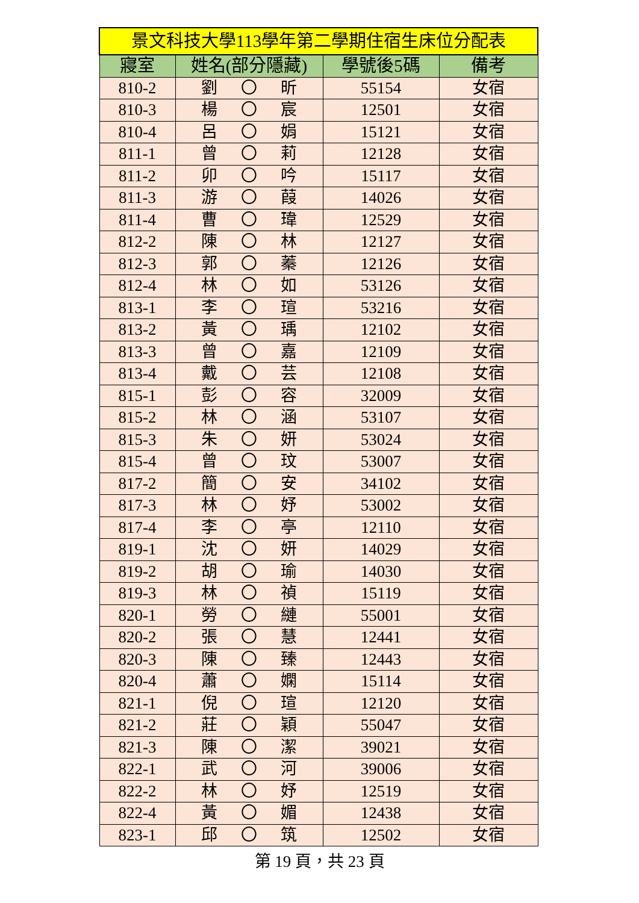| 景文科技大學113學年第二學期住宿生床位分配表 | | | |
| 寢室 | 姓名(部分隱藏) | 學號後5碼 | 備考 |
| 810-2 | 劉 〇 昕 | 55154 | 女宿 |
| 810-3 | 楊 〇 宸 | 12501 | 女宿 |
| 810-4 | 呂 〇 娟 | 15121 | 女宿 |
| 811-1 | 曾 〇 莉 | 12128 | 女宿 |
| 811-2 | 卯 〇 吟 | 15117 | 女宿 |
| 811-3 | 游 〇 葭 | 14026 | 女宿 |
| 811-4 | 曹 〇 瑋 | 12529 | 女宿 |
| 812-2 | 陳 〇 林 | 12127 | 女宿 |
| 812-3 | 郭 〇 蓁 | 12126 | 女宿 |
| 812-4 | 林 〇 如 | 53126 | 女宿 |
| 813-1 | 李 〇 瑄 | 53216 | 女宿 |
| 813-2 | 黃 〇 瑀 | 12102 | 女宿 |
| 813-3 | 曾 〇 嘉 | 12109 | 女宿 |
| 813-4 | 戴 〇 芸 | 12108 | 女宿 |
| 815-1 | 彭 〇 容 | 32009 | 女宿 |
| 815-2 | 林 〇 涵 | 53107 | 女宿 |
| 815-3 | 朱 〇 妍 | 53024 | 女宿 |
| 815-4 | 曾 〇 玟 | 53007 | 女宿 |
| 817-2 | 簡 〇 安 | 34102 | 女宿 |
| 817-3 | 林 〇 妤 | 53002 | 女宿 |
| 817-4 | 李 〇 亭 | 12110 | 女宿 |
| 819-1 | 沈 〇 妍 | 14029 | 女宿 |
| 819-2 | 胡 〇 瑜 | 14030 | 女宿 |
| 819-3 | 林 〇 禎 | 15119 | 女宿 |
| 820-1 | 勞 〇 縺 | 55001 | 女宿 |
| 820-2 | 張 〇 慧 | 12441 | 女宿 |
| 820-3 | 陳 〇 臻 | 12443 | 女宿 |
| 820-4 | 蕭 〇 嫻 | 15114 | 女宿 |
| 821-1 | 倪 〇 瑄 | 12120 | 女宿 |
| 821-2 | 莊 〇 穎 | 55047 | 女宿 |
| 821-3 | 陳 〇 潔 | 39021 | 女宿 |
| 822-1 | 武 〇 河 | 39006 | 女宿 |
| 822-2 | 林 〇 妤 | 12519 | 女宿 |
| 822-4 | 黃 〇 媚 | 12438 | 女宿 |
| 823-1 | 邱 〇 筑 | 12502 | 女宿 |
第 19 頁，共 23 頁